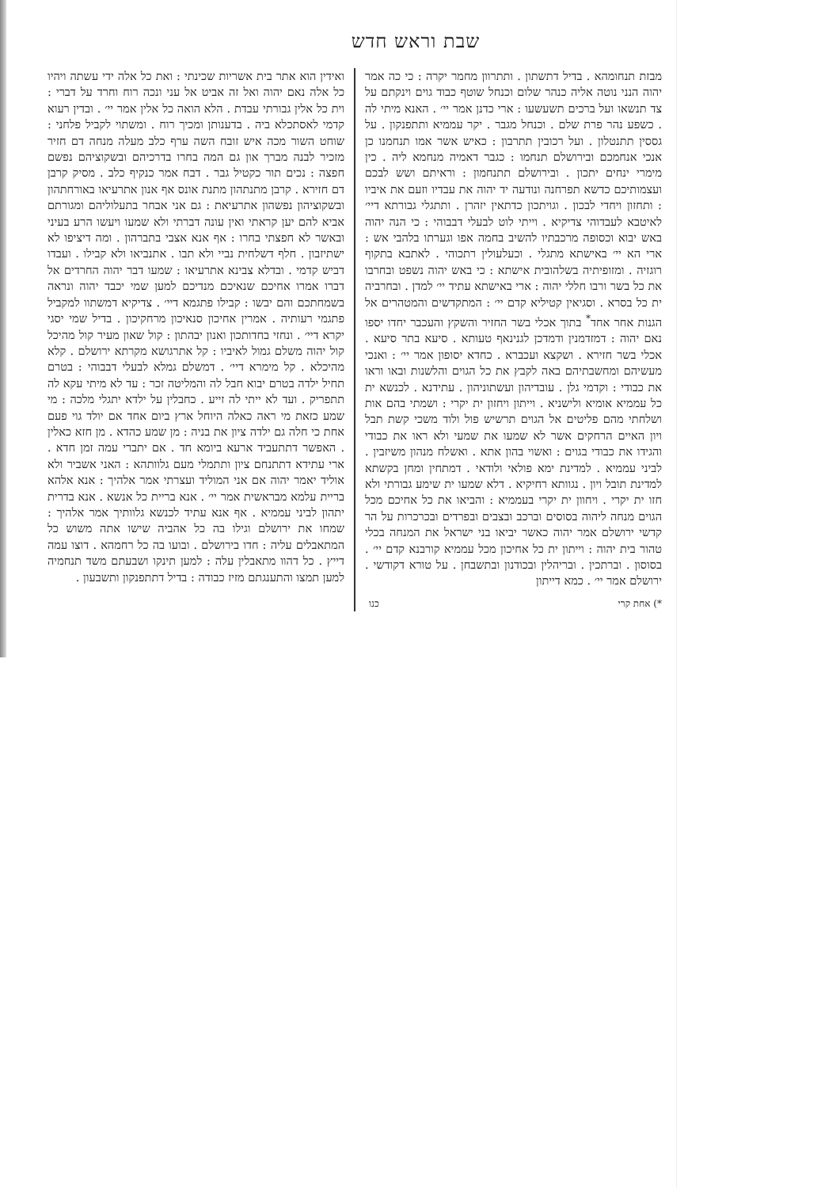שבת וראש חדש
ואידין הוא אתר בית אשריות שכינתי : ואת כל אלה ידי עשתה ויהיו כל אלה נאם יהוה ואל זה אביט אל עני ונכה רוח וחרד על דברי : וית כל אלין גבורתי עבדת . הלא הואה כל אלין אמר יי׳ . ובדין רעוא קדמי לאסתכלא ביה . בדענותן ומכיך רוח . ומשתוי לקביל פלחני : שוחט השור מכה איש זובח השה ערף כלב מעלה מנחה דם חזיר מזכיר לבנה מברך און גם המה בחרו בדרכיהם ובשקוציהם נפשם חפצה : נכים תור כקטיל גבר . דבח אמר כנקיף כלב . מסיק קרבן דם חזירא . קרבן מתנתהון מתנת אונס אף אנון אתרעיאו באורחתהון ובשקוציהון נפשהון אתרעיאת : גם אני אבחר בתעלוליהם ומגורתם אביא להם יען קראתי ואין עונה דברתי ולא שמעו ויעשו הרע בעיני ובאשר לא חפצתי בחרו : אף אנא אצבי בתברהון . ומה דיציפו לא ישתיזבון . חלף דשלחית נביי ולא תבו . אתנביאו ולא קבילו . ועבדו דביש קדמי . ובדלא צבינא אתרעיאו : שמעו דבר יהוה החרדים אל דברו אמרו אחיכם שנאיכם מנדיכם למען שמי יכבד יהוה ונראה בשמחתכם והם יבשו : קבילו פתגמא דיי׳ . צדיקיא דמשתוו למקביל פתגמי רעותיה . אמרין אחיכון סנאיכון מרחקיכון . בדיל שמי יסגי יקרא דיי׳ . ונחזי בחדותכון ואנון יבהתון : קול שאון מעיר קול מהיכל קול יהוה משלם גמול לאיביו : קל אתרגושא מקרתא ירושלם . קלא מהיכלא . קל מימרא דיי׳ . דמשלם גמלא לבעלי דבבוהי : בטרם תחיל ילדה בטרם יבוא חבל לה והמליטה זכר : עד לא מיתי עקא לה תתפריק . ועד לא ייתי לה זייע . כחבלין על ילדא יתגלי מלכה : מי שמע כזאת מי ראה כאלה היוחל ארץ ביום אחד אם יולד גוי פעם אחת כי חלה גם ילדה ציון את בניה : מן שמע כהדא . מן חזא כאלין . האפשר דתתעביד ארעא ביומא חד . אם יתברי עמה זמן חדא . ארי עתידא דתתנחם ציון ותתמלי מעם גלוותהא : האני אשביר ולא אוליד יאמר יהוה אם אני המוליד ועצרתי אמר אלהיך : אנא אלהא בריית עלמא מבראשית אמר יי׳ . אנא בריית כל אנשא . אנא בדרית יתהון לביני עממיא . אף אנא עתיד לכנשא גלוותיך אמר אלהיך : שמחו את ירושלם וגילו בה כל אהביה שישו אתה משוש כל המתאבלים עליה : חדו בירושלם . ובועו בה כל רחמהא . דוצו עמה דייץ . כל דהוו מתאבלין עלה : למען תינקו ושבעתם משד תנחמיה למען תמצו והתענגתם מזיז כבודה : בדיל דתתפנקון ותשבעון .
מבזת תנחומהא . בדיל דתשתון . ותתרוון מחמר יקרה : כי כה אמר יהוה הנני נוטה אליה כנהר שלום וכנחל שוטף כבוד גוים וינקתם על צד תנשאו ועל ברכים תשעשעו : ארי כדנן אמר יי׳ . האנא מיתי לה . כשפע נהר פרת שלם . וכנחל מגבר . יקר עממיא ותתפנקון . על גססין תתנטלון . ועל רכובין תתרבון : כאיש אשר אמו תנחמנו כן אנכי אנחמכם ובירושלם תנחמו : כגבר דאמיה מנחמא ליה . כין מימרי ינחים יתכון . ובירושלם תתנחמון : וראיתם ושש לבכם ועצמותיכם כדשא תפרחנה ונודעה יד יהוה את עבדיו וזעם את איביו : ותחזון ויחדי לבכון . וגויתכון כדתאין יזהרן . ותתגלי גבורתא דיי׳ לאיטבא לעבדוהי צדיקיא . וייתי לוט לבעלי דבבוהי : כי הנה יהוה באש יבוא וכסופה מרכבתיו להשיב בחמה אפו וגערתו בלהבי אש : ארי הא יי׳ באישתא מתגלי . וכעלעולין רתכוהי . לאתבא בתקוף רוגזיה . ומזופיתיה בשלהובית אישתא : כי באש יהוה נשפט ובחרבו את כל בשר ורבו חללי יהוה : ארי באישתא עתיד יי׳ למדן . ובחרביה ית כל בסרא . וסגיאין קטיליא קדם יי׳ : המתקדשים והמטהרים אל הגנות אחר אחד<sup>*</sup> בתוך אכלי בשר החזיר והשקץ והעכבר יחדו יספו נאם יהוה : דמזדמנין ודמדכן לגנינאף טעותא . סיעא בתר סיעא . אכלי בשר חזירא . ושקצא ועכברא . כחדא יסופון אמר יי׳ : ואנכי מעשיהם ומחשבתיהם באה לקבץ את כל הגוים והלשנות ובאו וראו את כבודי : וקדמי גלן . עובדיהון ועשתוניהון . עתידנא . לכנשא ית כל עממיא אומיא ולישניא . וייתון ויחזון ית יקרי : ושמתי בהם אות ושלחתי מהם פליטים אל הגוים תרשיש פול ולוד משכי קשת תבל ויון האיים הרחקים אשר לא שמעו את שמעי ולא ראו את כבודי והגידו את כבודי בגוים : ואשוי בהון אתא . ואשלח מנהון משיזבין . לביני עממיא . למדינת ימא פולאי ולודאי . דמתחין ומחן בקשתא למדינת תובל ויון . נגוותא רחיקיא . דלא שמעו ית שימע גבורתי ולא חזו ית יקרי . ויחוון ית יקרי בעממיא : והביאו את כל אחיכם מכל הגוים מנחה ליהוה בסוסים וברכב ובצבים ובפרדים ובכרכרות על הר קדשי ירושלם אמר יהוה כאשר יביאו בני ישראל את המנחה בכלי טהור בית יהוה : וייתון ית כל אחיכון מכל עממיא קורבנא קדם יי׳ . בסוסון . וברתכין . ובריהלין ובכודנון ובתשבחן . על טורא דקודשי . ירושלם אמר יי׳ . כמא דייתון
*) אחת קרי כנו